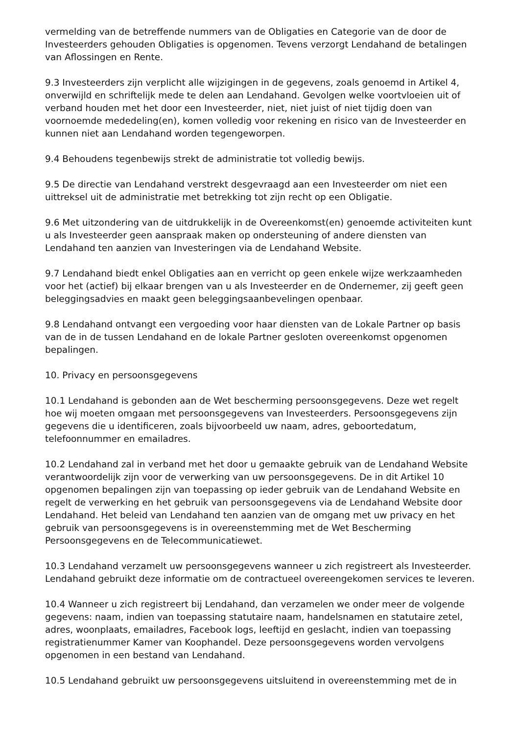vermelding van de betreffende nummers van de Obligaties en Categorie van de door de Investeerders gehouden Obligaties is opgenomen. Tevens verzorgt Lendahand de betalingen van Aflossingen en Rente.
9.3 Investeerders zijn verplicht alle wijzigingen in de gegevens, zoals genoemd in Artikel 4, onverwijld en schriftelijk mede te delen aan Lendahand. Gevolgen welke voortvloeien uit of verband houden met het door een Investeerder, niet, niet juist of niet tijdig doen van voornoemde mededeling(en), komen volledig voor rekening en risico van de Investeerder en kunnen niet aan Lendahand worden tegengeworpen.
9.4 Behoudens tegenbewijs strekt de administratie tot volledig bewijs.
9.5 De directie van Lendahand verstrekt desgevraagd aan een Investeerder om niet een uittreksel uit de administratie met betrekking tot zijn recht op een Obligatie.
9.6 Met uitzondering van de uitdrukkelijk in de Overeenkomst(en) genoemde activiteiten kunt u als Investeerder geen aanspraak maken op ondersteuning of andere diensten van Lendahand ten aanzien van Investeringen via de Lendahand Website.
9.7 Lendahand biedt enkel Obligaties aan en verricht op geen enkele wijze werkzaamheden voor het (actief) bij elkaar brengen van u als Investeerder en de Ondernemer, zij geeft geen beleggingsadvies en maakt geen beleggingsaanbevelingen openbaar.
9.8 Lendahand ontvangt een vergoeding voor haar diensten van de Lokale Partner op basis van de in de tussen Lendahand en de lokale Partner gesloten overeenkomst opgenomen bepalingen.
10. Privacy en persoonsgegevens
10.1 Lendahand is gebonden aan de Wet bescherming persoonsgegevens. Deze wet regelt hoe wij moeten omgaan met persoonsgegevens van Investeerders. Persoonsgegevens zijn gegevens die u identificeren, zoals bijvoorbeeld uw naam, adres, geboortedatum, telefoonnummer en emailadres.
10.2 Lendahand zal in verband met het door u gemaakte gebruik van de Lendahand Website verantwoordelijk zijn voor de verwerking van uw persoonsgegevens. De in dit Artikel 10 opgenomen bepalingen zijn van toepassing op ieder gebruik van de Lendahand Website en regelt de verwerking en het gebruik van persoonsgegevens via de Lendahand Website door Lendahand. Het beleid van Lendahand ten aanzien van de omgang met uw privacy en het gebruik van persoonsgegevens is in overeenstemming met de Wet Bescherming Persoonsgegevens en de Telecommunicatiewet.
10.3 Lendahand verzamelt uw persoonsgegevens wanneer u zich registreert als Investeerder. Lendahand gebruikt deze informatie om de contractueel overeengekomen services te leveren.
10.4 Wanneer u zich registreert bij Lendahand, dan verzamelen we onder meer de volgende gegevens: naam, indien van toepassing statutaire naam, handelsnamen en statutaire zetel, adres, woonplaats, emailadres, Facebook logs, leeftijd en geslacht, indien van toepassing registratienummer Kamer van Koophandel. Deze persoonsgegevens worden vervolgens opgenomen in een bestand van Lendahand.
10.5 Lendahand gebruikt uw persoonsgegevens uitsluitend in overeenstemming met de in